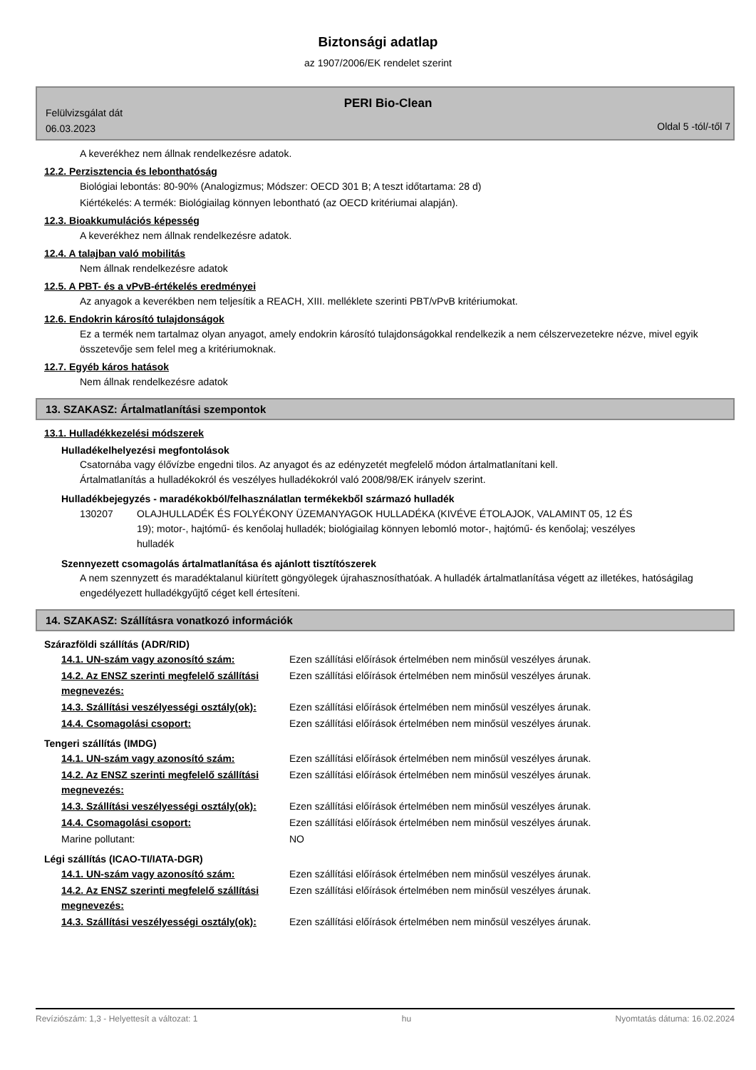Biztonsági adatlap
az 1907/2006/EK rendelet szerint
PERI Bio-Clean
Felülvizsgálat dát
06.03.2023
Oldal 5 -tól/-től 7
A keverékhez nem állnak rendelkezésre adatok.
12.2. Perzisztencia és lebonthatóság
Biológiai lebontás: 80-90% (Analogizmus; Módszer: OECD 301 B; A teszt időtartama: 28 d)
Kiértékelés: A termék: Biológiailag könnyen lebontható (az OECD kritériumai alapján).
12.3. Bioakkumulációs képesség
A keverékhez nem állnak rendelkezésre adatok.
12.4. A talajban való mobilitás
Nem állnak rendelkezésre adatok
12.5. A PBT- és a vPvB-értékelés eredményei
Az anyagok a keverékben nem teljesítik a REACH, XIII. melléklete szerinti PBT/vPvB kritériumokat.
12.6. Endokrin károsító tulajdonságok
Ez a termék nem tartalmaz olyan anyagot, amely endokrin károsító tulajdonságokkal rendelkezik a nem célszervezetekre nézve, mivel egyik összetevője sem felel meg a kritériumoknak.
12.7. Egyéb káros hatások
Nem állnak rendelkezésre adatok
13. SZAKASZ: Ártalmatlanítási szempontok
13.1. Hulladékkezelési módszerek
Hulladékelhelyezési megfontolások
Csatornába vagy élővízbe engedni tilos. Az anyagot és az edényzetét megfelelő módon ártalmatlanítani kell.
Ártalmatlanítás a hulladékokról és veszélyes hulladékokról való 2008/98/EK irányelv szerint.
Hulladékbejegyzés - maradékokból/felhasználatlan termékekből származó hulladék
| 130207 | OLAJHULLADÉK ÉS FOLYÉKONY ÜZEMANYAGOK HULLADÉKA (KIVÉVE ÉTOLAJOK, VALAMINT 05, 12 ÉS 19); motor-, hajtómű- és kenőolaj hulladék; biológiailag könnyen lebomló motor-, hajtómű- és kenőolaj; veszélyes hulladék |
Szennyezett csomagolás ártalmatlanítása és ajánlott tisztítószerek
A nem szennyzett és maradéktalanul kiürített göngyölegek újrahasznosíthatóak. A hulladék ártalmatlanítása végett az illetékes, hatóságilag engedélyezett hulladékgyűjtő céget kell értesíteni.
14. SZAKASZ: Szállításra vonatkozó információk
Szárazföldi szállítás (ADR/RID)
| 14.1. UN-szám vagy azonosító szám: | Ezen szállítási előírások értelmében nem minősül veszélyes árunak. |
| 14.2. Az ENSZ szerinti megfelelő szállítási megnevezés: | Ezen szállítási előírások értelmében nem minősül veszélyes árunak. |
| 14.3. Szállítási veszélyességi osztály(ok): | Ezen szállítási előírások értelmében nem minősül veszélyes árunak. |
| 14.4. Csomagolási csoport: | Ezen szállítási előírások értelmében nem minősül veszélyes árunak. |
Tengeri szállítás (IMDG)
| 14.1. UN-szám vagy azonosító szám: | Ezen szállítási előírások értelmében nem minősül veszélyes árunak. |
| 14.2. Az ENSZ szerinti megfelelő szállítási megnevezés: | Ezen szállítási előírások értelmében nem minősül veszélyes árunak. |
| 14.3. Szállítási veszélyességi osztály(ok): | Ezen szállítási előírások értelmében nem minősül veszélyes árunak. |
| 14.4. Csomagolási csoport: | Ezen szállítási előírások értelmében nem minősül veszélyes árunak. |
| Marine pollutant: | NO |
Légi szállítás (ICAO-TI/IATA-DGR)
| 14.1. UN-szám vagy azonosító szám: | Ezen szállítási előírások értelmében nem minősül veszélyes árunak. |
| 14.2. Az ENSZ szerinti megfelelő szállítási megnevezés: | Ezen szállítási előírások értelmében nem minősül veszélyes árunak. |
| 14.3. Szállítási veszélyességi osztály(ok): | Ezen szállítási előírások értelmében nem minősül veszélyes árunak. |
Revíziószám: 1,3 - Helyettesít a változat: 1 hu Nyomtatás dátuma: 16.02.2024